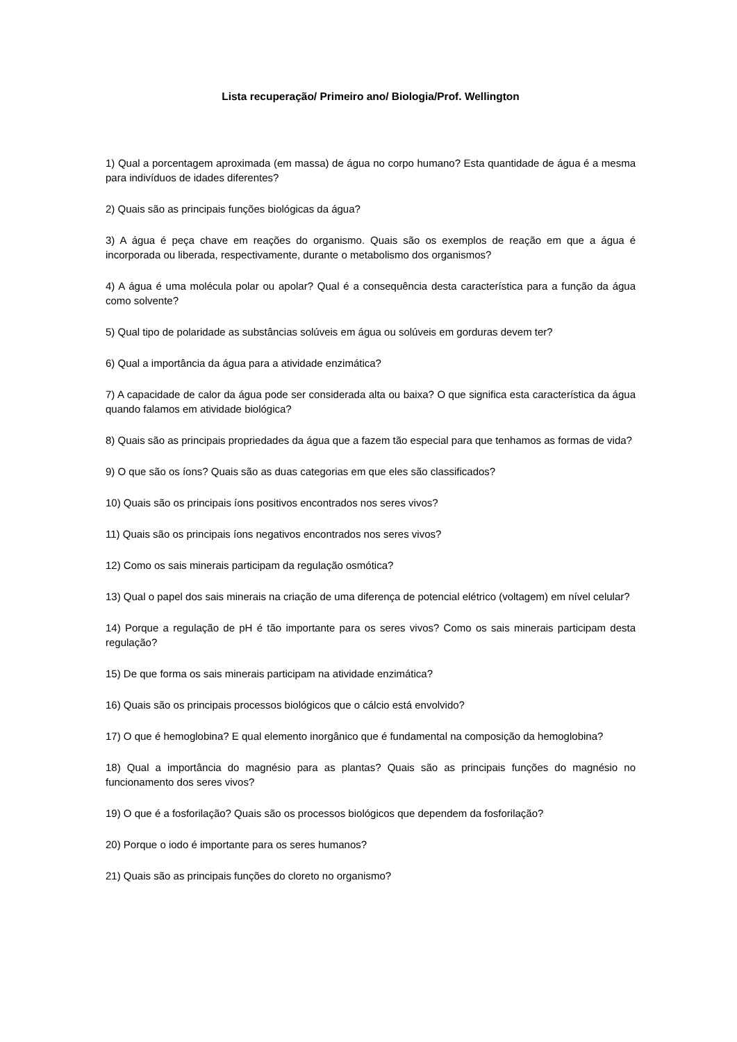Lista recuperação/ Primeiro ano/ Biologia/Prof. Wellington
1) Qual a porcentagem aproximada (em massa) de água no corpo humano? Esta quantidade de água é a mesma para indivíduos de idades diferentes?
2) Quais são as principais funções biológicas da água?
3) A água é peça chave em reações do organismo. Quais são os exemplos de reação em que a água é incorporada ou liberada, respectivamente, durante o metabolismo dos organismos?
4) A água é uma molécula polar ou apolar? Qual é a consequência desta característica para a função da água como solvente?
5) Qual tipo de polaridade as substâncias solúveis em água ou solúveis em gorduras devem ter?
6) Qual a importância da água para a atividade enzimática?
7) A capacidade de calor da água pode ser considerada alta ou baixa? O que significa esta característica da água quando falamos em atividade biológica?
8) Quais são as principais propriedades da água que a fazem tão especial para que tenhamos as formas de vida?
9) O que são os íons? Quais são as duas categorias em que eles são classificados?
10) Quais são os principais íons positivos encontrados nos seres vivos?
11) Quais são os principais íons negativos encontrados nos seres vivos?
12) Como os sais minerais participam da regulação osmótica?
13) Qual o papel dos sais minerais na criação de uma diferença de potencial elétrico (voltagem) em nível celular?
14) Porque a regulação de pH é tão importante para os seres vivos? Como os sais minerais participam desta regulação?
15) De que forma os sais minerais participam na atividade enzimática?
16) Quais são os principais processos biológicos que o cálcio está envolvido?
17) O que é hemoglobina? E qual elemento inorgânico que é fundamental na composição da hemoglobina?
18) Qual a importância do magnésio para as plantas? Quais são as principais funções do magnésio no funcionamento dos seres vivos?
19) O que é a fosforilação? Quais são os processos biológicos que dependem da fosforilação?
20) Porque o iodo é importante para os seres humanos?
21) Quais são as principais funções do cloreto no organismo?